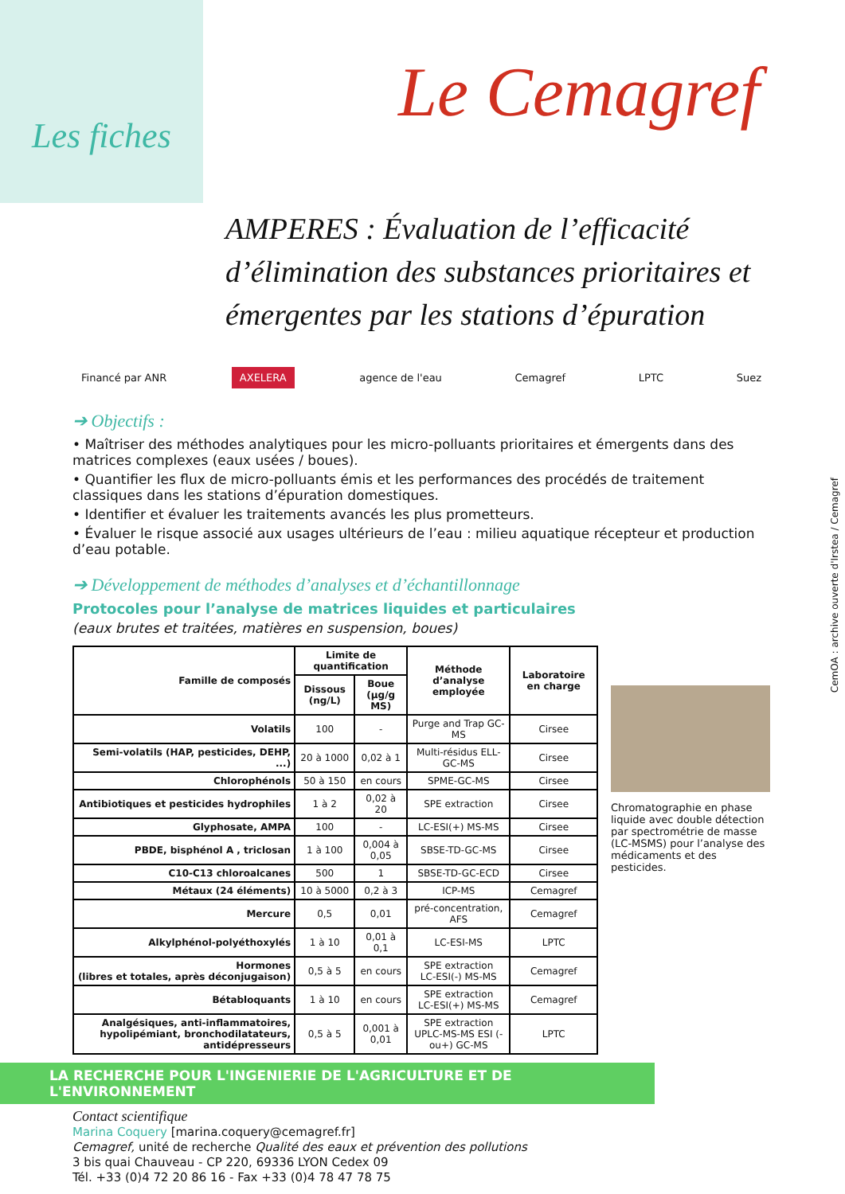Les fiches
Le Cemagref
AMPERES : Évaluation de l’efficacité d’élimination des substances prioritaires et émergentes par les stations d’épuration
Financé par ANR AXELERA agence de l'eau Cemagref LPTC Suez
➔ Objectifs :
• Maîtriser des méthodes analytiques pour les micro-polluants prioritaires et émergents dans des matrices complexes (eaux usées / boues).
• Quantifier les flux de micro-polluants émis et les performances des procédés de traitement classiques dans les stations d’épuration domestiques.
• Identifier et évaluer les traitements avancés les plus prometteurs.
• Évaluer le risque associé aux usages ultérieurs de l’eau : milieu aquatique récepteur et production d’eau potable.
➔ Développement de méthodes d’analyses et d’échantillonnage
Protocoles pour l’analyse de matrices liquides et particulaires
(eaux brutes et traitées, matières en suspension, boues)
| Famille de composés | Limite de quantification | | Méthode d’analyse employée | Laboratoire en charge |
| --- | --- | --- | --- | --- |
| | Dissous (ng/L) | Boue (µg/g MS) | | |
| Volatils | 100 | - | Purge and Trap GC-MS | Cirsee |
| Semi-volatils (HAP, pesticides, DEHP, ...) | 20 à 1000 | 0,02 à 1 | Multi-résidus ELL-GC-MS | Cirsee |
| Chlorophénols | 50 à 150 | en cours | SPME-GC-MS | Cirsee |
| Antibiotiques et pesticides hydrophiles | 1 à 2 | 0,02 à 20 | SPE extraction | Cirsee |
| Glyphosate, AMPA | 100 | - | LC-ESI(+) MS-MS | Cirsee |
| PBDE, bisphénol A , triclosan | 1 à 100 | 0,004 à 0,05 | SBSE-TD-GC-MS | Cirsee |
| C10-C13 chloroalcanes | 500 | 1 | SBSE-TD-GC-ECD | Cirsee |
| Métaux (24 éléments) | 10 à 5000 | 0,2 à 3 | ICP-MS | Cemagref |
| Mercure | 0,5 | 0,01 | pré-concentration, AFS | Cemagref |
| Alkylphénol-polyéthoxylés | 1 à 10 | 0,01 à 0,1 | LC-ESI-MS | LPTC |
| Hormones (libres et totales, après déconjugaison) | 0,5 à 5 | en cours | SPE extraction LC-ESI(-) MS-MS | Cemagref |
| Bétabloquants | 1 à 10 | en cours | SPE extraction LC-ESI(+) MS-MS | Cemagref |
| Analgésiques, anti-inflammatoires, hypolipémiant, bronchodilatateurs, antidépresseurs | 0,5 à 5 | 0,001 à 0,01 | SPE extraction UPLC-MS-MS ESI (-ou+) GC-MS | LPTC |
Chromatographie en phase liquide avec double détection par spectrométrie de masse (LC-MSMS) pour l’analyse des médicaments et des pesticides.
LA RECHERCHE POUR L'INGENIERIE DE L'AGRICULTURE ET DE L'ENVIRONNEMENT
Contact scientifique
Marina Coquery [marina.coquery@cemagref.fr]
Cemagref, unité de recherche Qualité des eaux et prévention des pollutions
3 bis quai Chauveau - CP 220, 69336 LYON Cedex 09
Tél. +33 (0)4 72 20 86 16 - Fax +33 (0)4 78 47 78 75
CemOA : archive ouverte d'Irstea / Cemagref